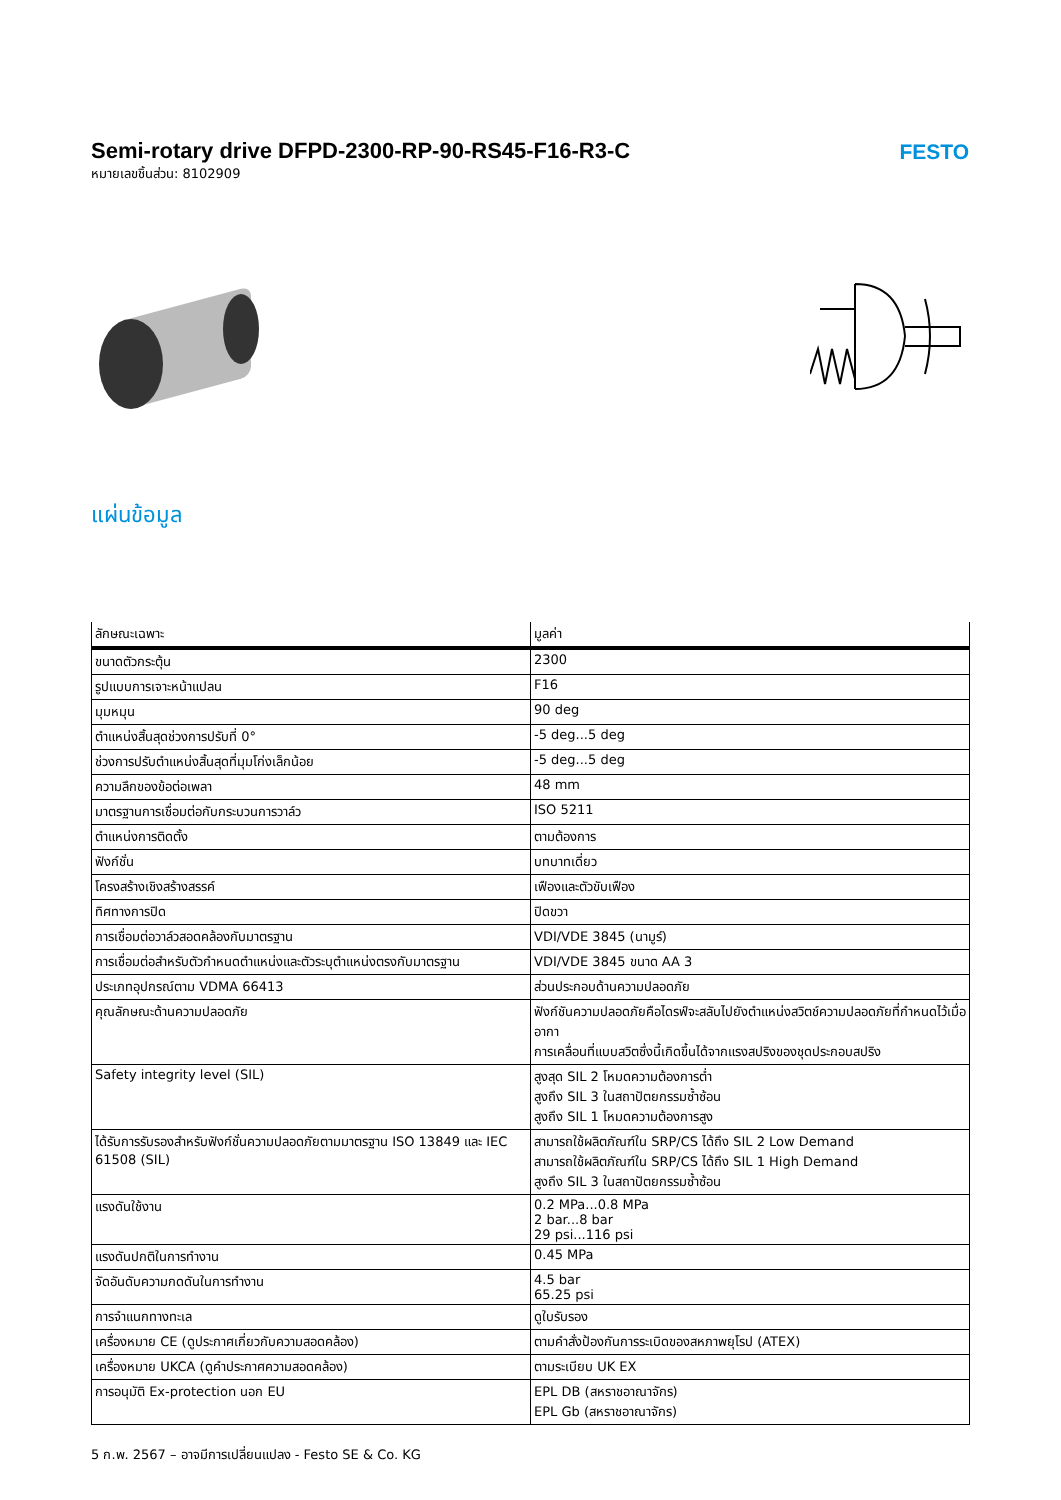FESTO
Semi-rotary drive DFPD-2300-RP-90-RS45-F16-R3-C
หมายเลขชิ้นส่วน: 8102909
แผ่นข้อมูล
| ลักษณะเฉพาะ | มูลค่า |
| --- | --- |
| ขนาดตัวกระตุ้น | 2300 |
| รูปแบบการเจาะหน้าแปลน | F16 |
| มุมหมุน | 90 deg |
| ตำแหน่งสิ้นสุดช่วงการปรับที่ 0° | -5 deg...5 deg |
| ช่วงการปรับตำแหน่งสิ้นสุดที่มุมโก่งเล็กน้อย | -5 deg...5 deg |
| ความลึกของข้อต่อเพลา | 48 mm |
| มาตรฐานการเชื่อมต่อกับกระบวนการวาล์ว | ISO 5211 |
| ตำแหน่งการติดตั้ง | ตามต้องการ |
| ฟังก์ชั่น | บทบาทเดี่ยว |
| โครงสร้างเชิงสร้างสรรค์ | เฟืองและตัวขับเฟือง |
| ทิศทางการปิด | ปิดขวา |
| การเชื่อมต่อวาล์วสอดคล้องกับมาตรฐาน | VDI/VDE 3845 (นามูร์) |
| การเชื่อมต่อสำหรับตัวกำหนดตำแหน่งและตัวระบุตำแหน่งตรงกับมาตรฐาน | VDI/VDE 3845 ขนาด AA 3 |
| ประเภทอุปกรณ์ตาม VDMA 66413 | ส่วนประกอบด้านความปลอดภัย |
| คุณลักษณะด้านความปลอดภัย | ฟังก์ชันความปลอดภัยคือไดรฟ์จะสลับไปยังตำแหน่งสวิตช์ความปลอดภัยที่กำหนดไว้เมื่ออากา การเคลื่อนที่แบบสวิตซึ่งนี้เกิดขึ้นได้จากแรงสปริงของชุดประกอบสปริง |
| Safety integrity level (SIL) | สูงสุด SIL 2 โหมดความต้องการต่ำ สูงถึง SIL 3 ในสถาปัตยกรรมซ้ำซ้อน สูงถึง SIL 1 โหมดความต้องการสูง |
| ได้รับการรับรองสำหรับฟังก์ชั่นความปลอดภัยตามมาตรฐาน ISO 13849 และ IEC 61508 (SIL) | สามารถใช้ผลิตภัณฑ์ใน SRP/CS ได้ถึง SIL 2 Low Demand สามารถใช้ผลิตภัณฑ์ใน SRP/CS ได้ถึง SIL 1 High Demand สูงถึง SIL 3 ในสถาปัตยกรรมซ้ำซ้อน |
| แรงดันใช้งาน | 0.2 MPa...0.8 MPa 2 bar...8 bar 29 psi...116 psi |
| แรงดันปกติในการทำงาน | 0.45 MPa |
| จัดอันดับความกดดันในการทำงาน | 4.5 bar 65.25 psi |
| การจำแนกทางทะเล | ดูใบรับรอง |
| เครื่องหมาย CE (ดูประกาศเกี่ยวกับความสอดคล้อง) | ตามคำสั่งป้องกันการระเบิดของสหภาพยุโรป (ATEX) |
| เครื่องหมาย UKCA (ดูคำประกาศความสอดคล้อง) | ตามระเบียบ UK EX |
| การอนุมัติ Ex-protection นอก EU | EPL DB (สหราชอาณาจักร) EPL Gb (สหราชอาณาจักร) |
5 ก.พ. 2567 – อาจมีการเปลี่ยนแปลง - Festo SE & Co. KG